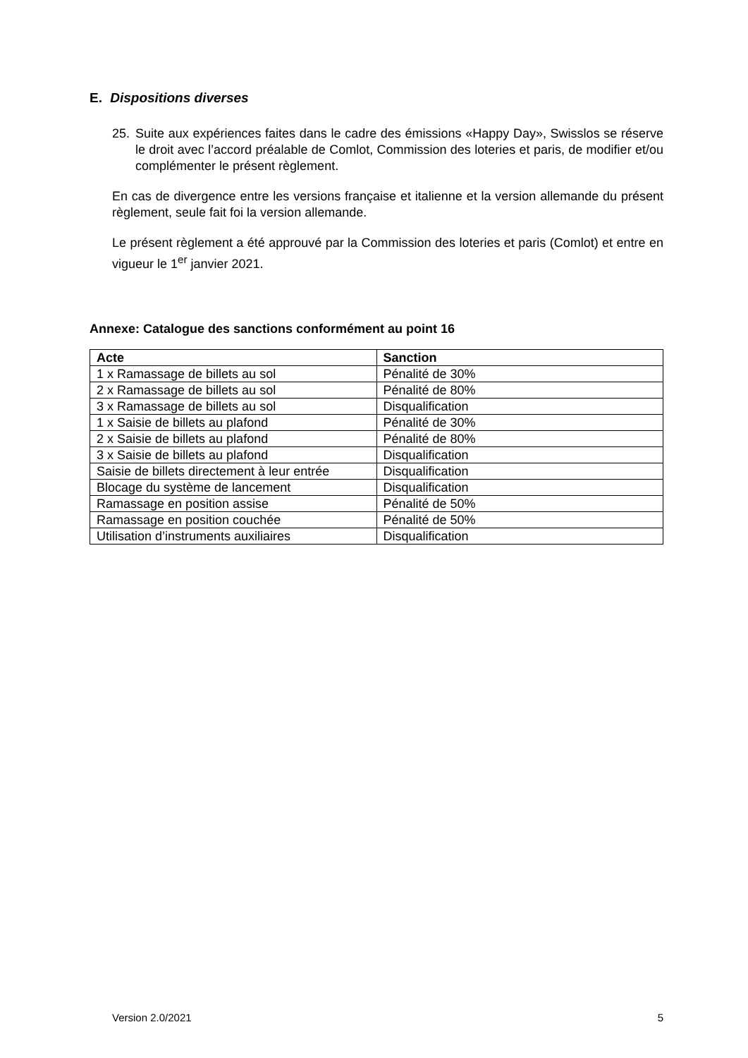E. Dispositions diverses
25. Suite aux expériences faites dans le cadre des émissions «Happy Day», Swisslos se réserve le droit avec l’accord préalable de Comlot, Commission des loteries et paris, de modifier et/ou complémenter le présent règlement.
En cas de divergence entre les versions française et italienne et la version allemande du présent règlement, seule fait foi la version allemande.
Le présent règlement a été approuvé par la Commission des loteries et paris (Comlot) et entre en vigueur le 1<sup>er</sup> janvier 2021.
Annexe: Catalogue des sanctions conformément au point 16
| Acte | Sanction |
| --- | --- |
| 1 x Ramassage de billets au sol | Pénalité de 30% |
| 2 x Ramassage de billets au sol | Pénalité de 80% |
| 3 x Ramassage de billets au sol | Disqualification |
| 1 x Saisie de billets au plafond | Pénalité de 30% |
| 2 x Saisie de billets au plafond | Pénalité de 80% |
| 3 x Saisie de billets au plafond | Disqualification |
| Saisie de billets directement à leur entrée | Disqualification |
| Blocage du système de lancement | Disqualification |
| Ramassage en position assise | Pénalité de 50% |
| Ramassage en position couchée | Pénalité de 50% |
| Utilisation d’instruments auxiliaires | Disqualification |
Version 2.0/2021 5